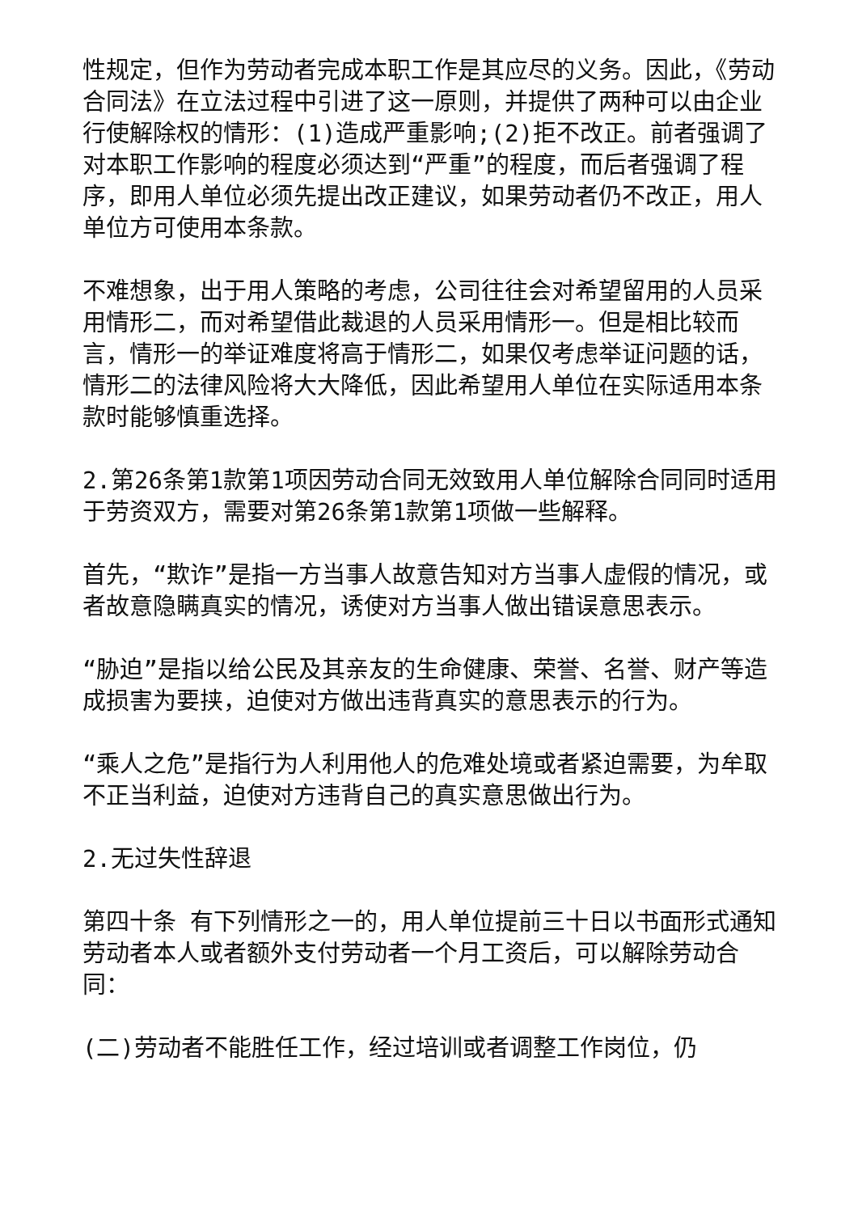性规定，但作为劳动者完成本职工作是其应尽的义务。因此，《劳动合同法》在立法过程中引进了这一原则，并提供了两种可以由企业行使解除权的情形：(1)造成严重影响;(2)拒不改正。前者强调了对本职工作影响的程度必须达到“严重”的程度，而后者强调了程序，即用人单位必须先提出改正建议，如果劳动者仍不改正，用人单位方可使用本条款。
不难想象，出于用人策略的考虑，公司往往会对希望留用的人员采用情形二，而对希望借此裁退的人员采用情形一。但是相比较而言，情形一的举证难度将高于情形二，如果仅考虑举证问题的话，情形二的法律风险将大大降低，因此希望用人单位在实际适用本条款时能够慎重选择。
2.第26条第1款第1项因劳动合同无效致用人单位解除合同同时适用于劳资双方，需要对第26条第1款第1项做一些解释。
首先，“欺诈”是指一方当事人故意告知对方当事人虚假的情况，或者故意隐瞒真实的情况，诱使对方当事人做出错误意思表示。
“胁迫”是指以给公民及其亲友的生命健康、荣誉、名誉、财产等造成损害为要挟，迫使对方做出违背真实的意思表示的行为。
“乘人之危”是指行为人利用他人的危难处境或者紧迫需要，为牟取不正当利益，迫使对方违背自己的真实意思做出行为。
2.无过失性辞退
第四十条 有下列情形之一的，用人单位提前三十日以书面形式通知劳动者本人或者额外支付劳动者一个月工资后，可以解除劳动合同：
(二)劳动者不能胜任工作，经过培训或者调整工作岗位，仍